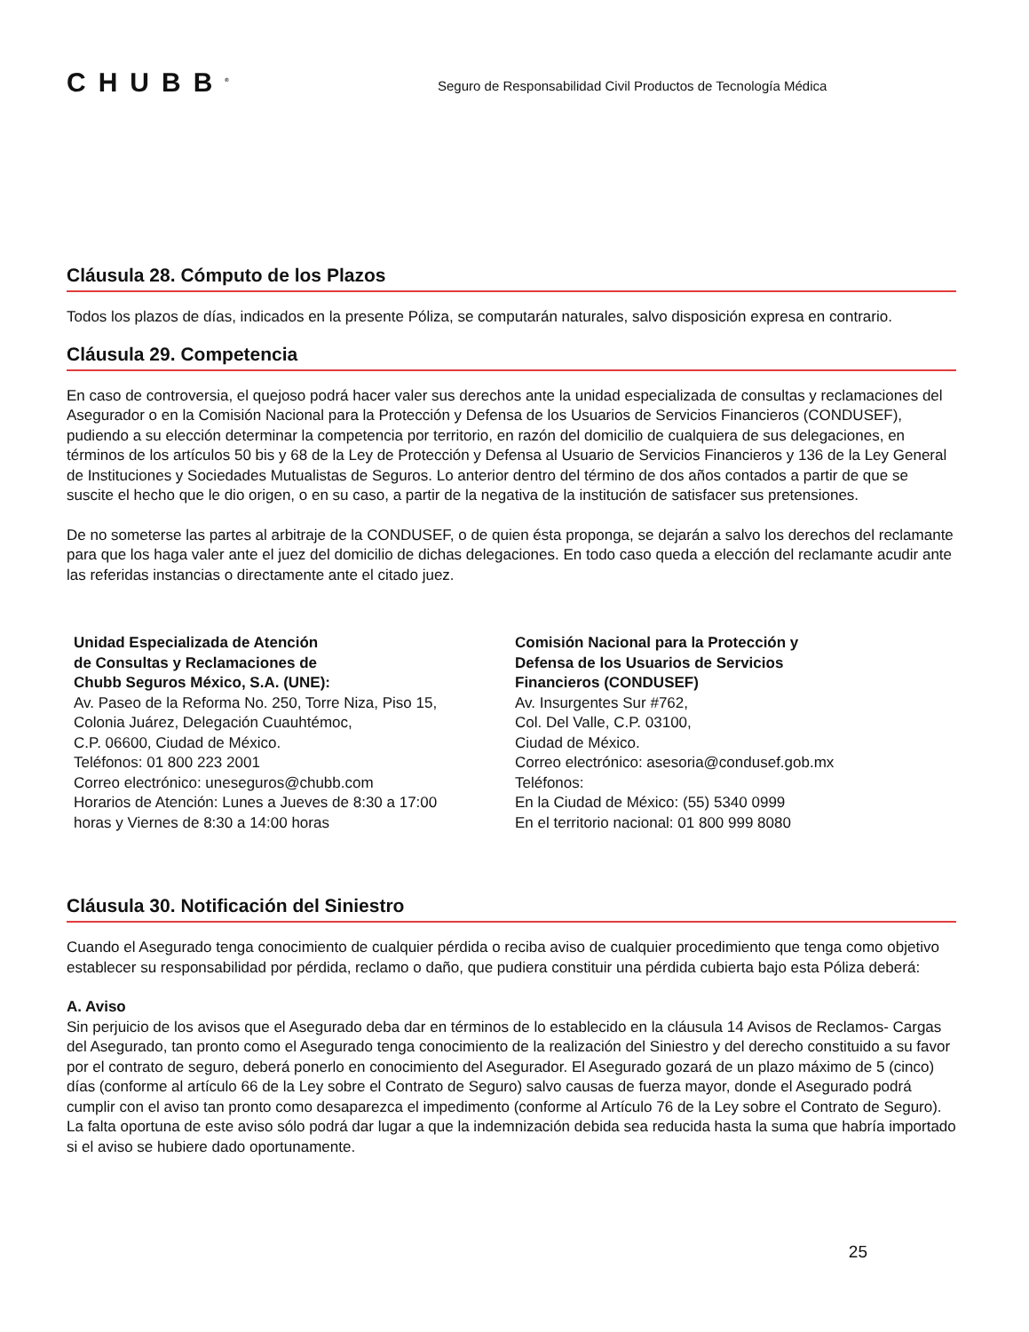CHUBB<sup>®</sup>
Seguro de Responsabilidad Civil Productos de Tecnología Médica
Cláusula 28. Cómputo de los Plazos
Todos los plazos de días, indicados en la presente Póliza, se computarán naturales, salvo disposición expresa en contrario.
Cláusula 29. Competencia
En caso de controversia, el quejoso podrá hacer valer sus derechos ante la unidad especializada de consultas y reclamaciones del Asegurador o en la Comisión Nacional para la Protección y Defensa de los Usuarios de Servicios Financieros (CONDUSEF), pudiendo a su elección determinar la competencia por territorio, en razón del domicilio de cualquiera de sus delegaciones, en términos de los artículos 50 bis y 68 de la Ley de Protección y Defensa al Usuario de Servicios Financieros y 136 de la Ley General de Instituciones y Sociedades Mutualistas de Seguros. Lo anterior dentro del término de dos años contados a partir de que se suscite el hecho que le dio origen, o en su caso, a partir de la negativa de la institución de satisfacer sus pretensiones.
De no someterse las partes al arbitraje de la CONDUSEF, o de quien ésta proponga, se dejarán a salvo los derechos del reclamante para que los haga valer ante el juez del domicilio de dichas delegaciones. En todo caso queda a elección del reclamante acudir ante las referidas instancias o directamente ante el citado juez.
Unidad Especializada de Atención
de Consultas y Reclamaciones de
Chubb Seguros México, S.A. (UNE):
Av. Paseo de la Reforma No. 250, Torre Niza, Piso 15,
Colonia Juárez, Delegación Cuauhtémoc,
C.P. 06600, Ciudad de México.
Teléfonos: 01 800 223 2001
Correo electrónico: uneseguros@chubb.com
Horarios de Atención: Lunes a Jueves de 8:30 a 17:00
horas y Viernes de 8:30 a 14:00 horas
Comisión Nacional para la Protección y
Defensa de los Usuarios de Servicios
Financieros (CONDUSEF)
Av. Insurgentes Sur #762,
Col. Del Valle, C.P. 03100,
Ciudad de México.
Correo electrónico: asesoria@condusef.gob.mx
Teléfonos:
En la Ciudad de México: (55) 5340 0999
En el territorio nacional: 01 800 999 8080
Cláusula 30. Notificación del Siniestro
Cuando el Asegurado tenga conocimiento de cualquier pérdida o reciba aviso de cualquier procedimiento que tenga como objetivo establecer su responsabilidad por pérdida, reclamo o daño, que pudiera constituir una pérdida cubierta bajo esta Póliza deberá:
A. Aviso
Sin perjuicio de los avisos que el Asegurado deba dar en términos de lo establecido en la cláusula 14 Avisos de Reclamos- Cargas del Asegurado, tan pronto como el Asegurado tenga conocimiento de la realización del Siniestro y del derecho constituido a su favor por el contrato de seguro, deberá ponerlo en conocimiento del Asegurador. El Asegurado gozará de un plazo máximo de 5 (cinco) días (conforme al artículo 66 de la Ley sobre el Contrato de Seguro) salvo causas de fuerza mayor, donde el Asegurado podrá cumplir con el aviso tan pronto como desaparezca el impedimento (conforme al Artículo 76 de la Ley sobre el Contrato de Seguro). La falta oportuna de este aviso sólo podrá dar lugar a que la indemnización debida sea reducida hasta la suma que habría importado si el aviso se hubiere dado oportunamente.
25